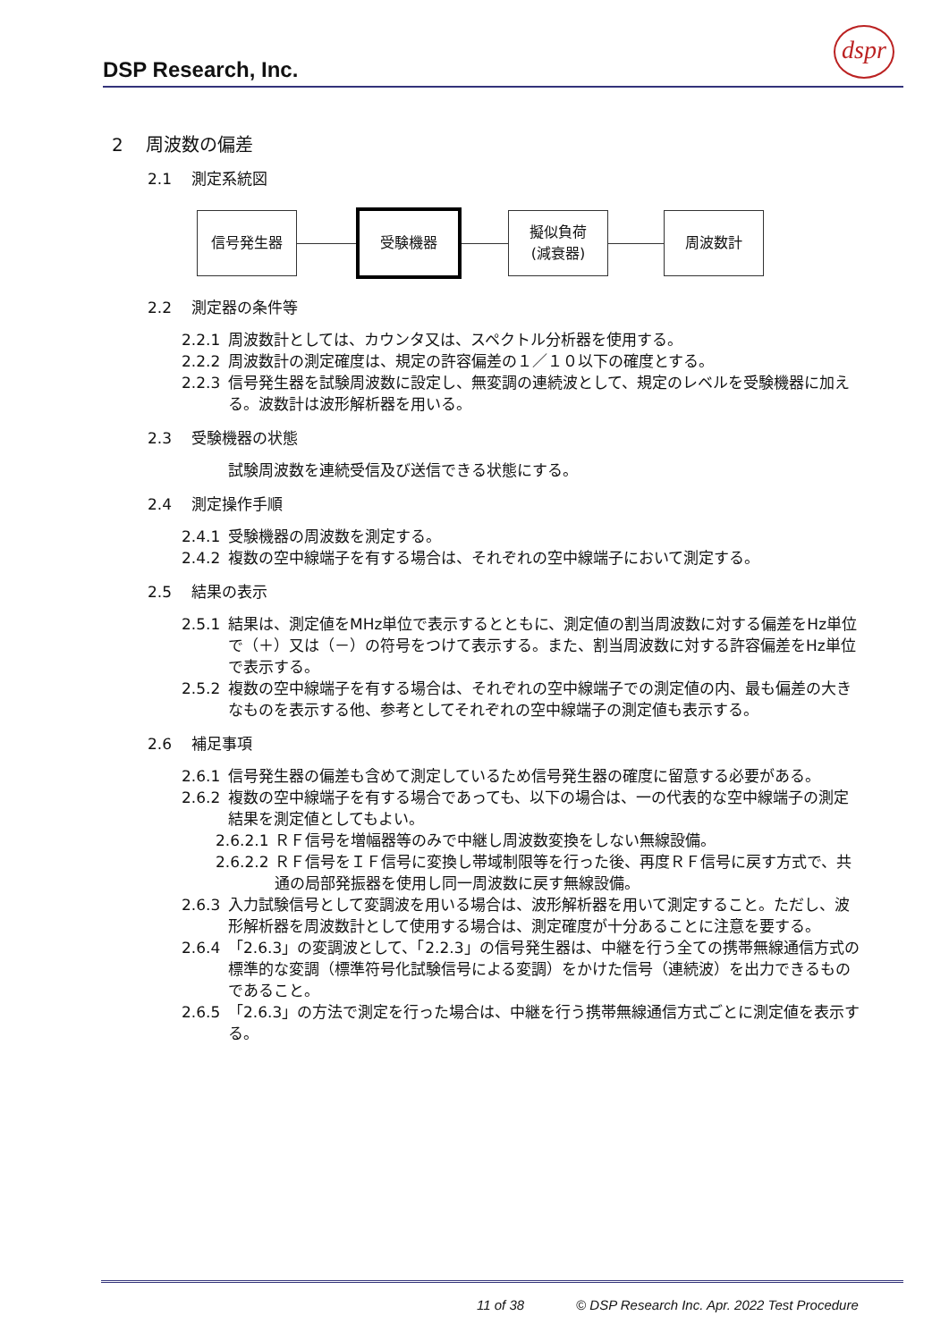DSP Research, Inc.
dspr
2 周波数の偏差
2.1 測定系統図
信号発生器 受験機器
擬似負荷
(減衰器)
周波数計
2.2 測定器の条件等
2.2.1 周波数計としては、カウンタ又は、スペクトル分析器を使用する。
2.2.2 周波数計の測定確度は、規定の許容偏差の１／１０以下の確度とする。
2.2.3 信号発生器を試験周波数に設定し、無変調の連続波として、規定のレベルを受験機器に加える。波数計は波形解析器を用いる。
2.3 受験機器の状態
試験周波数を連続受信及び送信できる状態にする。
2.4 測定操作手順
2.4.1 受験機器の周波数を測定する。
2.4.2 複数の空中線端子を有する場合は、それぞれの空中線端子において測定する。
2.5 結果の表示
2.5.1 結果は、測定値をMHz単位で表示するとともに、測定値の割当周波数に対する偏差をHz単位で（＋）又は（－）の符号をつけて表示する。また、割当周波数に対する許容偏差をHz単位で表示する。
2.5.2 複数の空中線端子を有する場合は、それぞれの空中線端子での測定値の内、最も偏差の大きなものを表示する他、参考としてそれぞれの空中線端子の測定値も表示する。
2.6 補足事項
2.6.1 信号発生器の偏差も含めて測定しているため信号発生器の確度に留意する必要がある。
2.6.2 複数の空中線端子を有する場合であっても、以下の場合は、一の代表的な空中線端子の測定結果を測定値としてもよい。
2.6.2.1 ＲＦ信号を増幅器等のみで中継し周波数変換をしない無線設備。
2.6.2.2 ＲＦ信号をＩＦ信号に変換し帯域制限等を行った後、再度ＲＦ信号に戻す方式で、共通の局部発振器を使用し同一周波数に戻す無線設備。
2.6.3 入力試験信号として変調波を用いる場合は、波形解析器を用いて測定すること。ただし、波形解析器を周波数計として使用する場合は、測定確度が十分あることに注意を要する。
2.6.4 「2.6.3」の変調波として、「2.2.3」の信号発生器は、中継を行う全ての携帯無線通信方式の標準的な変調（標準符号化試験信号による変調）をかけた信号（連続波）を出力できるものであること。
2.6.5 「2.6.3」の方法で測定を行った場合は、中継を行う携帯無線通信方式ごとに測定値を表示する。
11 of 38 © DSP Research Inc. Apr. 2022 Test Procedure